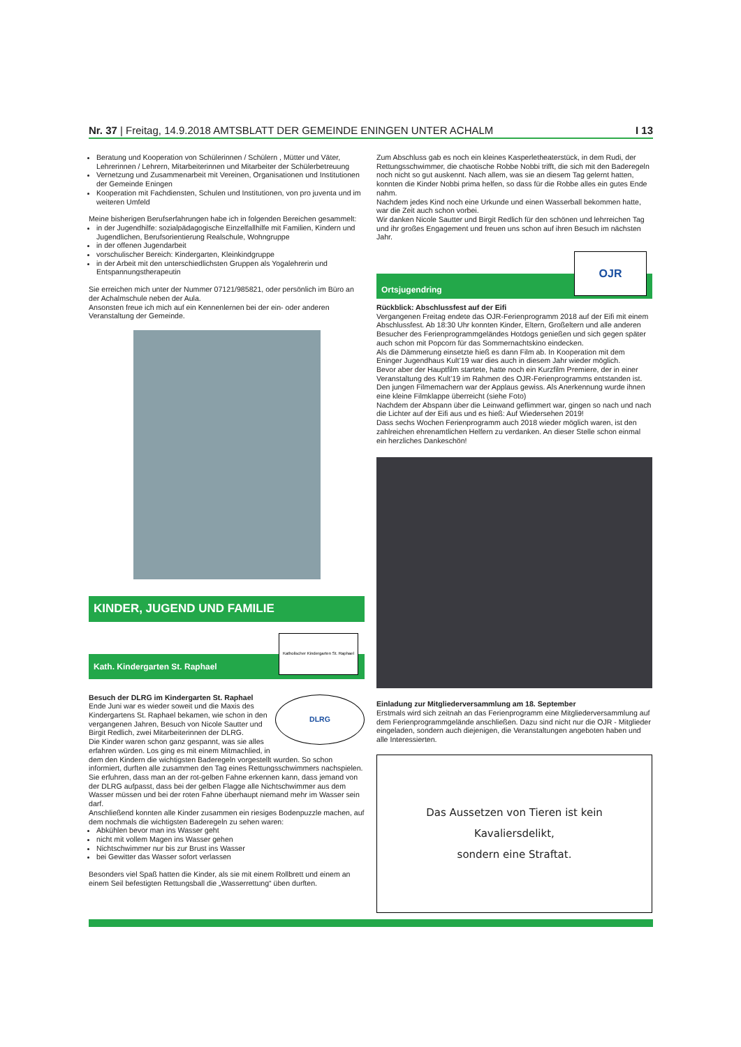Nr. 37 | Freitag, 14.9.2018 AMTSBLATT DER GEMEINDE ENINGEN UNTER ACHALM I 13
Beratung und Kooperation von Schülerinnen / Schülern , Mütter und Väter, Lehrerinnen / Lehrern, Mitarbeiterinnen und Mitarbeiter der Schülerbetreuung
Vernetzung und Zusammenarbeit mit Vereinen, Organisationen und Institutionen der Gemeinde Eningen
Kooperation mit Fachdiensten, Schulen und Institutionen, von pro juventa und im weiteren Umfeld
Meine bisherigen Berufserfahrungen habe ich in folgenden Bereichen gesammelt:
in der Jugendhilfe: sozialpädagogische Einzelfallhilfe mit Familien, Kindern und Jugendlichen, Berufsorientierung Realschule, Wohngruppe
in der offenen Jugendarbeit
vorschulischer Bereich: Kindergarten, Kleinkindgruppe
in der Arbeit mit den unterschiedlichsten Gruppen als Yogalehrerin und Entspannungstherapeutin
Sie erreichen mich unter der Nummer 07121/985821, oder persönlich im Büro an der Achalmschule neben der Aula.
Ansonsten freue ich mich auf ein Kennenlernen bei der ein- oder anderen Veranstaltung der Gemeinde.
KINDER, JUGEND UND FAMILIE
Kath. Kindergarten St. Raphael
Katholischer Kindergarten St. Raphael
DLRG
Besuch der DLRG im Kindergarten St. Raphael
Ende Juni war es wieder soweit und die Maxis des Kindergartens St. Raphael bekamen, wie schon in den vergangenen Jahren, Besuch von Nicole Sautter und Birgit Redlich, zwei Mitarbeiterinnen der DLRG.
Die Kinder waren schon ganz gespannt, was sie alles erfahren würden. Los ging es mit einem Mitmachlied, in dem den Kindern die wichtigsten Baderegeln vorgestellt wurden. So schon informiert, durften alle zusammen den Tag eines Rettungsschwimmers nachspielen. Sie erfuhren, dass man an der rot-gelben Fahne erkennen kann, dass jemand von der DLRG aufpasst, dass bei der gelben Flagge alle Nichtschwimmer aus dem Wasser müssen und bei der roten Fahne überhaupt niemand mehr im Wasser sein darf.
Anschließend konnten alle Kinder zusammen ein riesiges Bodenpuzzle machen, auf dem nochmals die wichtigsten Baderegeln zu sehen waren:
Abkühlen bevor man ins Wasser geht
nicht mit vollem Magen ins Wasser gehen
Nichtschwimmer nur bis zur Brust ins Wasser
bei Gewitter das Wasser sofort verlassen
Besonders viel Spaß hatten die Kinder, als sie mit einem Rollbrett und einem an einem Seil befestigten Rettungsball die „Wasserrettung“ üben durften.
Zum Abschluss gab es noch ein kleines Kasperletheaterstück, in dem Rudi, der Rettungsschwimmer, die chaotische Robbe Nobbi trifft, die sich mit den Baderegeln noch nicht so gut auskennt. Nach allem, was sie an diesem Tag gelernt hatten, konnten die Kinder Nobbi prima helfen, so dass für die Robbe alles ein gutes Ende nahm.
Nachdem jedes Kind noch eine Urkunde und einen Wasserball bekommen hatte, war die Zeit auch schon vorbei.
Wir danken Nicole Sautter und Birgit Redlich für den schönen und lehrreichen Tag und ihr großes Engagement und freuen uns schon auf ihren Besuch im nächsten Jahr.
Ortsjugendring
OJR
Rückblick: Abschlussfest auf der Eifi
Vergangenen Freitag endete das OJR-Ferienprogramm 2018 auf der Eifi mit einem Abschlussfest. Ab 18:30 Uhr konnten Kinder, Eltern, Großeltern und alle anderen Besucher des Ferienprogrammgeländes Hotdogs genießen und sich gegen später auch schon mit Popcorn für das Sommernachtskino eindecken.
Als die Dämmerung einsetzte hieß es dann Film ab. In Kooperation mit dem Eninger Jugendhaus Kult’19 war dies auch in diesem Jahr wieder möglich.
Bevor aber der Hauptfilm startete, hatte noch ein Kurzfilm Premiere, der in einer Veranstaltung des Kult’19 im Rahmen des OJR-Ferienprogramms entstanden ist. Den jungen Filmemachern war der Applaus gewiss. Als Anerkennung wurde ihnen eine kleine Filmklappe überreicht (siehe Foto)
Nachdem der Abspann über die Leinwand geflimmert war, gingen so nach und nach die Lichter auf der Eifi aus und es hieß: Auf Wiedersehen 2019!
Dass sechs Wochen Ferienprogramm auch 2018 wieder möglich waren, ist den zahlreichen ehrenamtlichen Helfern zu verdanken. An dieser Stelle schon einmal ein herzliches Dankeschön!
Einladung zur Mitgliederversammlung am 18. September
Erstmals wird sich zeitnah an das Ferienprogramm eine Mitgliederversammlung auf dem Ferienprogrammgelände anschließen. Dazu sind nicht nur die OJR - Mitglieder eingeladen, sondern auch diejenigen, die Veranstaltungen angeboten haben und alle Interessierten.
Das Aussetzen von Tieren ist kein
Kavaliersdelikt,
sondern eine Straftat.